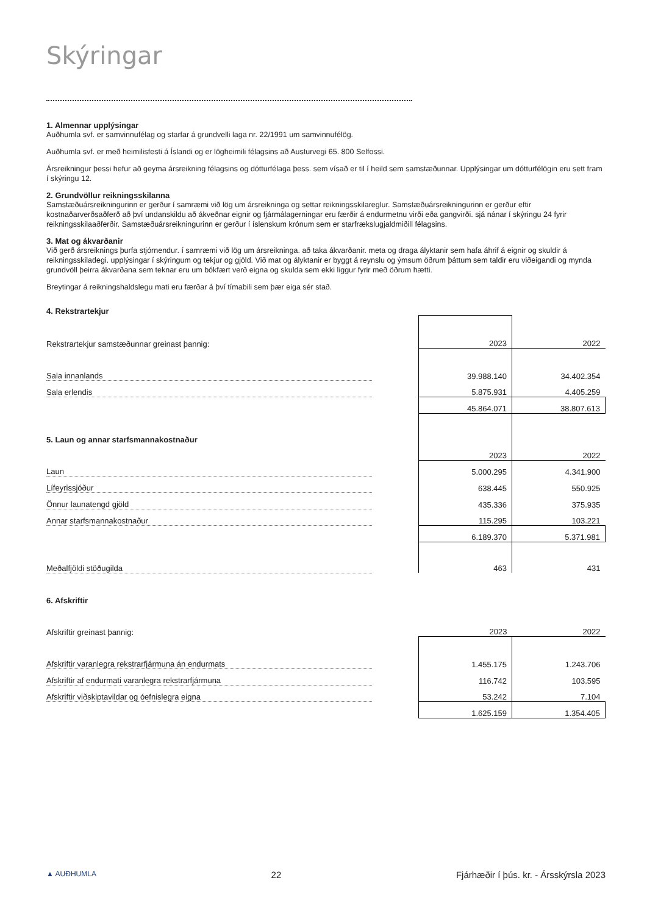Skýringar
1. Almennar upplýsingar
Auðhumla svf. er samvinnufélag og starfar á grundvelli laga nr. 22/1991 um samvinnufélög.
Auðhumla svf. er með heimilisfesti á Íslandi og er lögheimili félagsins að Austurvegi 65. 800 Selfossi.
Ársreikningur þessi hefur að geyma ársreikning félagsins og dótturfélaga þess. sem vísað er til í heild sem samstæðunnar. Upplýsingar um dótturfélögin eru sett fram í skýringu 12.
2. Grundvöllur reikningsskilanna
Samstæðuársreikningurinn er gerður í samræmi við lög um ársreikninga og settar reikningsskilareglur. Samstæðuársreikningurinn er gerður eftir kostnaðarverðsaðferð að því undanskildu að ákveðnar eignir og fjármálagerningar eru færðir á endurmetnu virði eða gangvirði. sjá nánar í skýringu 24 fyrir reikningsskilaaðferðir. Samstæðuársreikningurinn er gerður í íslenskum krónum sem er starfrækslugjaldmiðill félagsins.
3. Mat og ákvarðanir
Við gerð ársreiknings þurfa stjórnendur. í samræmi við lög um ársreikninga. að taka ákvarðanir. meta og draga ályktanir sem hafa áhrif á eignir og skuldir á reikningsskiladegi. upplýsingar í skýringum og tekjur og gjöld. Við mat og ályktanir er byggt á reynslu og ýmsum öðrum þáttum sem taldir eru viðeigandi og mynda grundvöll þeirra ákvarðana sem teknar eru um bókfært verð eigna og skulda sem ekki liggur fyrir með öðrum hætti.
Breytingar á reikningshaldslegu mati eru færðar á því tímabili sem þær eiga sér stað.
| 4. Rekstrartekjur | | | |
| Rekstrartekjur samstæðunnar greinast þannig: | | 2023 | 2022 |
| Sala innanlands | | 39.988.140 | 34.402.354 |
| Sala erlendis | | 5.875.931 | 4.405.259 |
| | | 45.864.071 | 38.807.613 |
| 5. Laun og annar starfsmannakostnaður | | | |
| | | 2023 | 2022 |
| Laun | | 5.000.295 | 4.341.900 |
| Lífeyrissjóður | | 638.445 | 550.925 |
| Önnur launatengd gjöld | | 435.336 | 375.935 |
| Annar starfsmannakostnaður | | 115.295 | 103.221 |
| | | 6.189.370 | 5.371.981 |
| Meðalfjöldi stöðugilda | | 463 | 431 |
| 6. Afskriftir | | | |
| Afskriftir greinast þannig: | | 2023 | 2022 |
| Afskriftir varanlegra rekstrarfjármuna án endurmats | | 1.455.175 | 1.243.706 |
| Afskriftir af endurmati varanlegra rekstrarfjármuna | | 116.742 | 103.595 |
| Afskriftir viðskiptavildar og óefnislegra eigna | | 53.242 | 7.104 |
| | | 1.625.159 | 1.354.405 |
▲ AUÐHUMLA 22 Fjárhæðir í þús. kr. - Ársskýrsla 2023